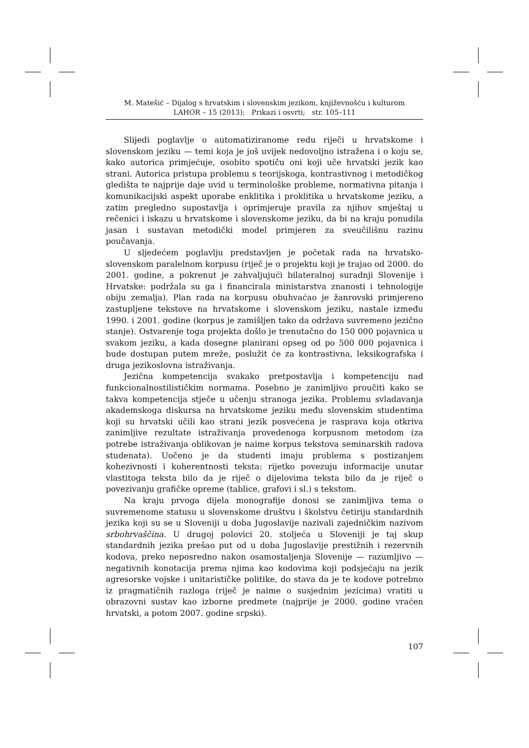M. Matešić – Dijalog s hrvatskim i slovenskim jezikom, književnošću i kulturom
LAHOR – 15 (2013); Prikazi i osvrti; str. 105–111
Slijedi poglavlje o automatiziranome redu riječi u hrvatskome i slovenskom jeziku — temi koja je još uvijek nedovoljno istražena i o koju se, kako autorica primjećuje, osobito spotiču oni koji uče hrvatski jezik kao strani. Autorica pristupa problemu s teorijskoga, kontrastivnog i metodičkog gledišta te najprije daje uvid u terminološke probleme, normativna pitanja i komunikacijski aspekt uporabe enklitika i proklitika u hrvatskome jeziku, a zatim pregledno supostavlja i oprimjeruje pravila za njihov smještaj u rečenici i iskazu u hrvatskome i slovenskome jeziku, da bi na kraju ponudila jasan i sustavan metodički model primjeren za sveučilišnu razinu poučavanja.
U sljedećem poglavlju predstavljen je početak rada na hrvatsko-slovenskom paralelnom korpusu (riječ je o projektu koji je trajao od 2000. do 2001. godine, a pokrenut je zahvaljujući bilateralnoj suradnji Slovenije i Hrvatske: podržala su ga i financirala ministarstva znanosti i tehnologije obiju zemalja). Plan rada na korpusu obuhvaćao je žanrovski primjereno zastupljene tekstove na hrvatskome i slovenskom jeziku, nastale između 1990. i 2001. godine (korpus je zamišljen tako da održava suvremeno jezično stanje). Ostvarenje toga projekta došlo je trenutačno do 150 000 pojavnica u svakom jeziku, a kada dosegne planirani opseg od po 500 000 pojavnica i bude dostupan putem mreže, poslužit će za kontrastivna, leksikografska i druga jezikoslovna istraživanja.
Jezična kompetencija svakako pretpostavlja i kompetenciju nad funkcionalnostilističkim normama. Posebno je zanimljivo proučiti kako se takva kompetencija stječe u učenju stranoga jezika. Problemu svladavanja akademskoga diskursa na hrvatskome jeziku među slovenskim studentima koji su hrvatski učili kao strani jezik posvećena je rasprava koja otkriva zanimljive rezultate istraživanja provedenoga korpusnom metodom (za potrebe istraživanja oblikovan je naime korpus tekstova seminarskih radova studenata). Uočeno je da studenti imaju problema s postizanjem kohezivnosti i koherentnosti teksta: rijetko povezuju informacije unutar vlastitoga teksta bilo da je riječ o dijelovima teksta bilo da je riječ o povezivanju grafičke opreme (tablice, grafovi i sl.) s tekstom.
Na kraju prvoga dijela monografije donosi se zanimljiva tema o suvremenome statusu u slovenskome društvu i školstvu četiriju standardnih jezika koji su se u Sloveniji u doba Jugoslavije nazivali zajedničkim nazivom srbohrvaščina. U drugoj polovici 20. stoljeća u Sloveniji je taj skup standardnih jezika prešao put od u doba Jugoslavije prestižnih i rezervnih kodova, preko neposredno nakon osamostaljenja Slovenije — razumljivo — negativnih konotacija prema njima kao kodovima koji podsjećaju na jezik agresorske vojske i unitarističke politike, do stava da je te kodove potrebno iz pragmatičnih razloga (riječ je naime o susjednim jezicima) vratiti u obrazovni sustav kao izborne predmete (najprije je 2000. godine vraćen hrvatski, a potom 2007. godine srpski).
107